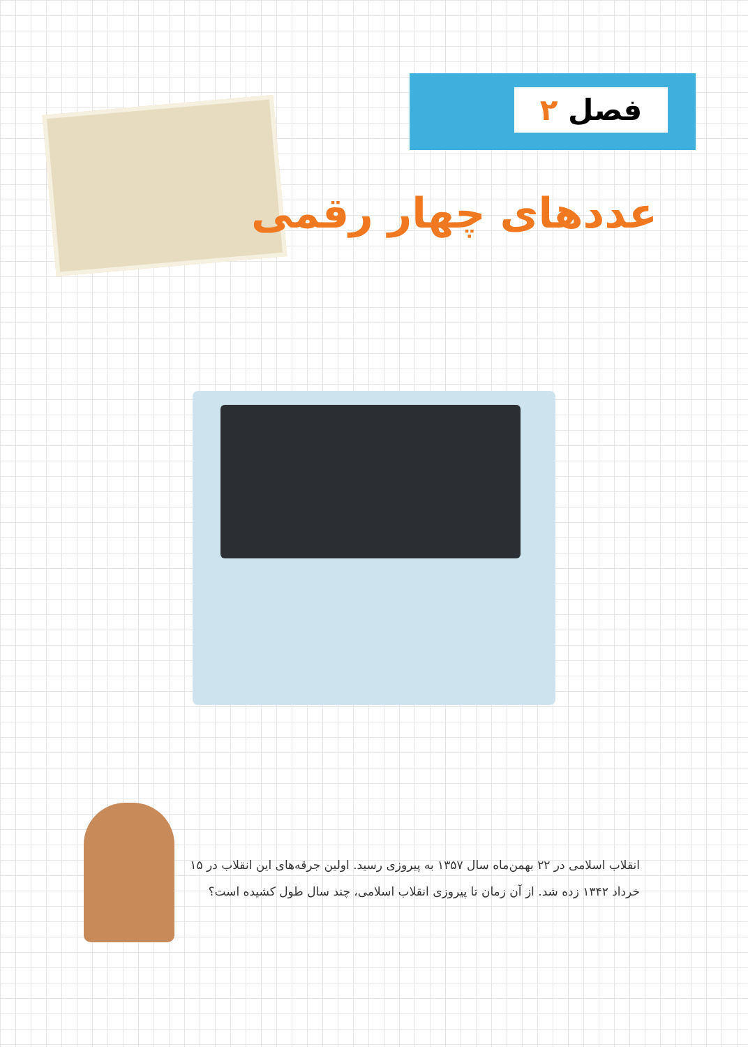فصل ۲
عددهای چهار رقمی
انقلاب اسلامی در ۲۲ بهمن‌ماه سال ۱۳۵۷ به پیروزی رسید. اولین جرقه‌های این انقلاب در ۱۵ خرداد ۱۳۴۲ زده شد. از آن زمان تا پیروزی انقلاب اسلامی، چند سال طول کشیده است؟